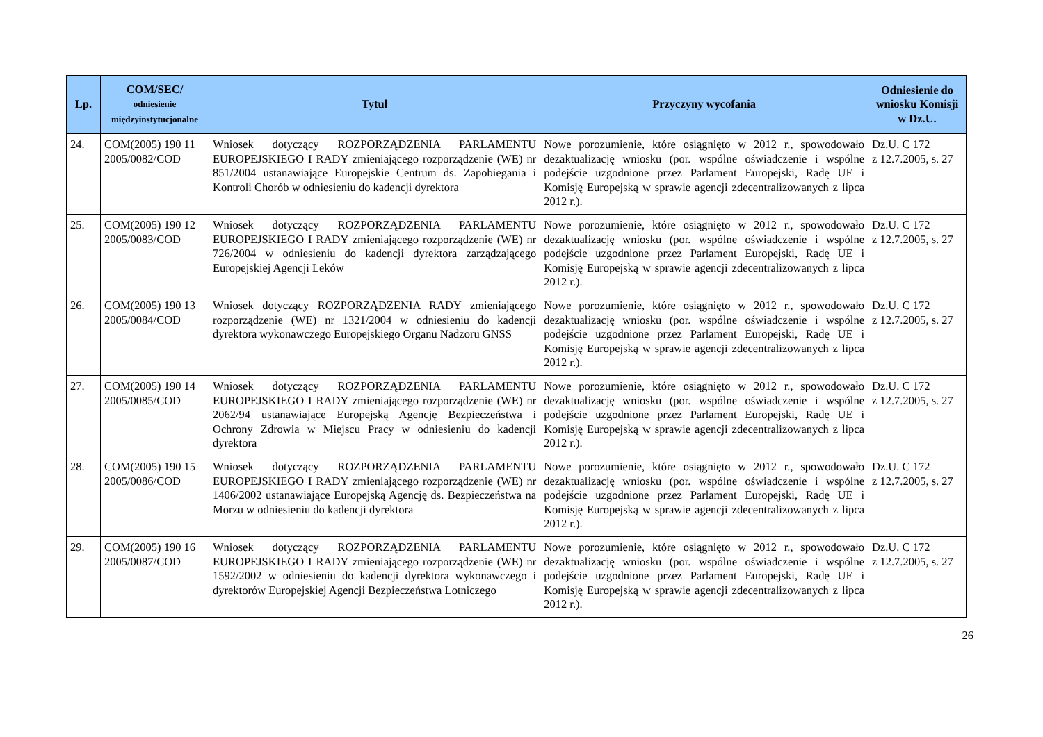| Lp. | COM/SEC/ odniesienie międzyinstytucjonalne | Tytuł | Przyczyny wycofania | Odniesienie do wniosku Komisji w Dz.U. |
| --- | --- | --- | --- | --- |
| 24. | COM(2005) 190 11 2005/0082/COD | Wniosek dotyczący ROZPORZĄDZENIA PARLAMENTU EUROPEJSKIEGO I RADY zmieniającego rozporządzenie (WE) nr 851/2004 ustanawiające Europejskie Centrum ds. Zapobiegania i Kontroli Chorób w odniesieniu do kadencji dyrektora | Nowe porozumienie, które osiągnięto w 2012 r., spowodowało dezaktualizację wniosku (por. wspólne oświadczenie i wspólne podejście uzgodnione przez Parlament Europejski, Radę UE i Komisję Europejską w sprawie agencji zdecentralizowanych z lipca 2012 r.). | Dz.U. C 172 z 12.7.2005, s. 27 |
| 25. | COM(2005) 190 12 2005/0083/COD | Wniosek dotyczący ROZPORZĄDZENIA PARLAMENTU EUROPEJSKIEGO I RADY zmieniającego rozporządzenie (WE) nr 726/2004 w odniesieniu do kadencji dyrektora zarządzającego Europejskiej Agencji Leków | Nowe porozumienie, które osiągnięto w 2012 r., spowodowało dezaktualizację wniosku (por. wspólne oświadczenie i wspólne podejście uzgodnione przez Parlament Europejski, Radę UE i Komisję Europejską w sprawie agencji zdecentralizowanych z lipca 2012 r.). | Dz.U. C 172 z 12.7.2005, s. 27 |
| 26. | COM(2005) 190 13 2005/0084/COD | Wniosek dotyczący ROZPORZĄDZENIA RADY zmieniającego rozporządzenie (WE) nr 1321/2004 w odniesieniu do kadencji dyrektora wykonawczego Europejskiego Organu Nadzoru GNSS | Nowe porozumienie, które osiągnięto w 2012 r., spowodowało dezaktualizację wniosku (por. wspólne oświadczenie i wspólne podejście uzgodnione przez Parlament Europejski, Radę UE i Komisję Europejską w sprawie agencji zdecentralizowanych z lipca 2012 r.). | Dz.U. C 172 z 12.7.2005, s. 27 |
| 27. | COM(2005) 190 14 2005/0085/COD | Wniosek dotyczący ROZPORZĄDZENIA PARLAMENTU EUROPEJSKIEGO I RADY zmieniającego rozporządzenie (WE) nr 2062/94 ustanawiające Europejską Agencję Bezpieczeństwa i Ochrony Zdrowia w Miejscu Pracy w odniesieniu do kadencji dyrektora | Nowe porozumienie, które osiągnięto w 2012 r., spowodowało dezaktualizację wniosku (por. wspólne oświadczenie i wspólne podejście uzgodnione przez Parlament Europejski, Radę UE i Komisję Europejską w sprawie agencji zdecentralizowanych z lipca 2012 r.). | Dz.U. C 172 z 12.7.2005, s. 27 |
| 28. | COM(2005) 190 15 2005/0086/COD | Wniosek dotyczący ROZPORZĄDZENIA PARLAMENTU EUROPEJSKIEGO I RADY zmieniającego rozporządzenie (WE) nr 1406/2002 ustanawiające Europejską Agencję ds. Bezpieczeństwa na Morzu w odniesieniu do kadencji dyrektora | Nowe porozumienie, które osiągnięto w 2012 r., spowodowało dezaktualizację wniosku (por. wspólne oświadczenie i wspólne podejście uzgodnione przez Parlament Europejski, Radę UE i Komisję Europejską w sprawie agencji zdecentralizowanych z lipca 2012 r.). | Dz.U. C 172 z 12.7.2005, s. 27 |
| 29. | COM(2005) 190 16 2005/0087/COD | Wniosek dotyczący ROZPORZĄDZENIA PARLAMENTU EUROPEJSKIEGO I RADY zmieniającego rozporządzenie (WE) nr 1592/2002 w odniesieniu do kadencji dyrektora wykonawczego i dyrektorów Europejskiej Agencji Bezpieczeństwa Lotniczego | Nowe porozumienie, które osiągnięto w 2012 r., spowodowało dezaktualizację wniosku (por. wspólne oświadczenie i wspólne podejście uzgodnione przez Parlament Europejski, Radę UE i Komisję Europejską w sprawie agencji zdecentralizowanych z lipca 2012 r.). | Dz.U. C 172 z 12.7.2005, s. 27 |
26